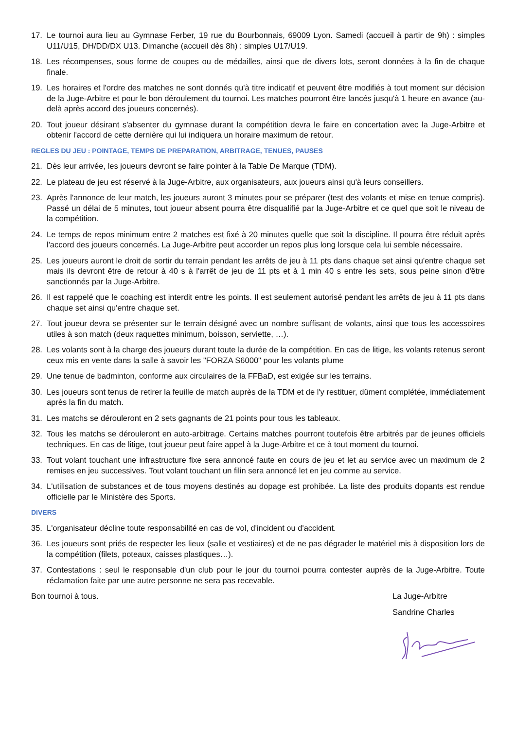17. Le tournoi aura lieu au Gymnase Ferber, 19 rue du Bourbonnais, 69009 Lyon. Samedi (accueil à partir de 9h) : simples U11/U15, DH/DD/DX U13. Dimanche (accueil dès 8h) : simples U17/U19.
18. Les récompenses, sous forme de coupes ou de médailles, ainsi que de divers lots, seront données à la fin de chaque finale.
19. Les horaires et l'ordre des matches ne sont donnés qu'à titre indicatif et peuvent être modifiés à tout moment sur décision de la Juge-Arbitre et pour le bon déroulement du tournoi. Les matches pourront être lancés jusqu'à 1 heure en avance (au-delà après accord des joueurs concernés).
20. Tout joueur désirant s'absenter du gymnase durant la compétition devra le faire en concertation avec la Juge-Arbitre et obtenir l'accord de cette dernière qui lui indiquera un horaire maximum de retour.
REGLES DU JEU : POINTAGE, TEMPS DE PREPARATION, ARBITRAGE, TENUES, PAUSES
21. Dès leur arrivée, les joueurs devront se faire pointer à la Table De Marque (TDM).
22. Le plateau de jeu est réservé à la Juge-Arbitre, aux organisateurs, aux joueurs ainsi qu'à leurs conseillers.
23. Après l'annonce de leur match, les joueurs auront 3 minutes pour se préparer (test des volants et mise en tenue compris). Passé un délai de 5 minutes, tout joueur absent pourra être disqualifié par la Juge-Arbitre et ce quel que soit le niveau de la compétition.
24. Le temps de repos minimum entre 2 matches est fixé à 20 minutes quelle que soit la discipline. Il pourra être réduit après l'accord des joueurs concernés. La Juge-Arbitre peut accorder un repos plus long lorsque cela lui semble nécessaire.
25. Les joueurs auront le droit de sortir du terrain pendant les arrêts de jeu à 11 pts dans chaque set ainsi qu'entre chaque set mais ils devront être de retour à 40 s à l'arrêt de jeu de 11 pts et à 1 min 40 s entre les sets, sous peine sinon d'être sanctionnés par la Juge-Arbitre.
26. Il est rappelé que le coaching est interdit entre les points. Il est seulement autorisé pendant les arrêts de jeu à 11 pts dans chaque set ainsi qu'entre chaque set.
27. Tout joueur devra se présenter sur le terrain désigné avec un nombre suffisant de volants, ainsi que tous les accessoires utiles à son match (deux raquettes minimum, boisson, serviette, …).
28. Les volants sont à la charge des joueurs durant toute la durée de la compétition. En cas de litige, les volants retenus seront ceux mis en vente dans la salle à savoir les "FORZA S6000" pour les volants plume
29. Une tenue de badminton, conforme aux circulaires de la FFBaD, est exigée sur les terrains.
30. Les joueurs sont tenus de retirer la feuille de match auprès de la TDM et de l'y restituer, dûment complétée, immédiatement après la fin du match.
31. Les matchs se dérouleront en 2 sets gagnants de 21 points pour tous les tableaux.
32. Tous les matchs se dérouleront en auto-arbitrage. Certains matches pourront toutefois être arbitrés par de jeunes officiels techniques. En cas de litige, tout joueur peut faire appel à la Juge-Arbitre et ce à tout moment du tournoi.
33. Tout volant touchant une infrastructure fixe sera annoncé faute en cours de jeu et let au service avec un maximum de 2 remises en jeu successives. Tout volant touchant un filin sera annoncé let en jeu comme au service.
34. L'utilisation de substances et de tous moyens destinés au dopage est prohibée. La liste des produits dopants est rendue officielle par le Ministère des Sports.
DIVERS
35. L'organisateur décline toute responsabilité en cas de vol, d'incident ou d'accident.
36. Les joueurs sont priés de respecter les lieux (salle et vestiaires) et de ne pas dégrader le matériel mis à disposition lors de la compétition (filets, poteaux, caisses plastiques…).
37. Contestations : seul le responsable d'un club pour le jour du tournoi pourra contester auprès de la Juge-Arbitre. Toute réclamation faite par une autre personne ne sera pas recevable.
Bon tournoi à tous. La Juge-Arbitre
Sandrine Charles